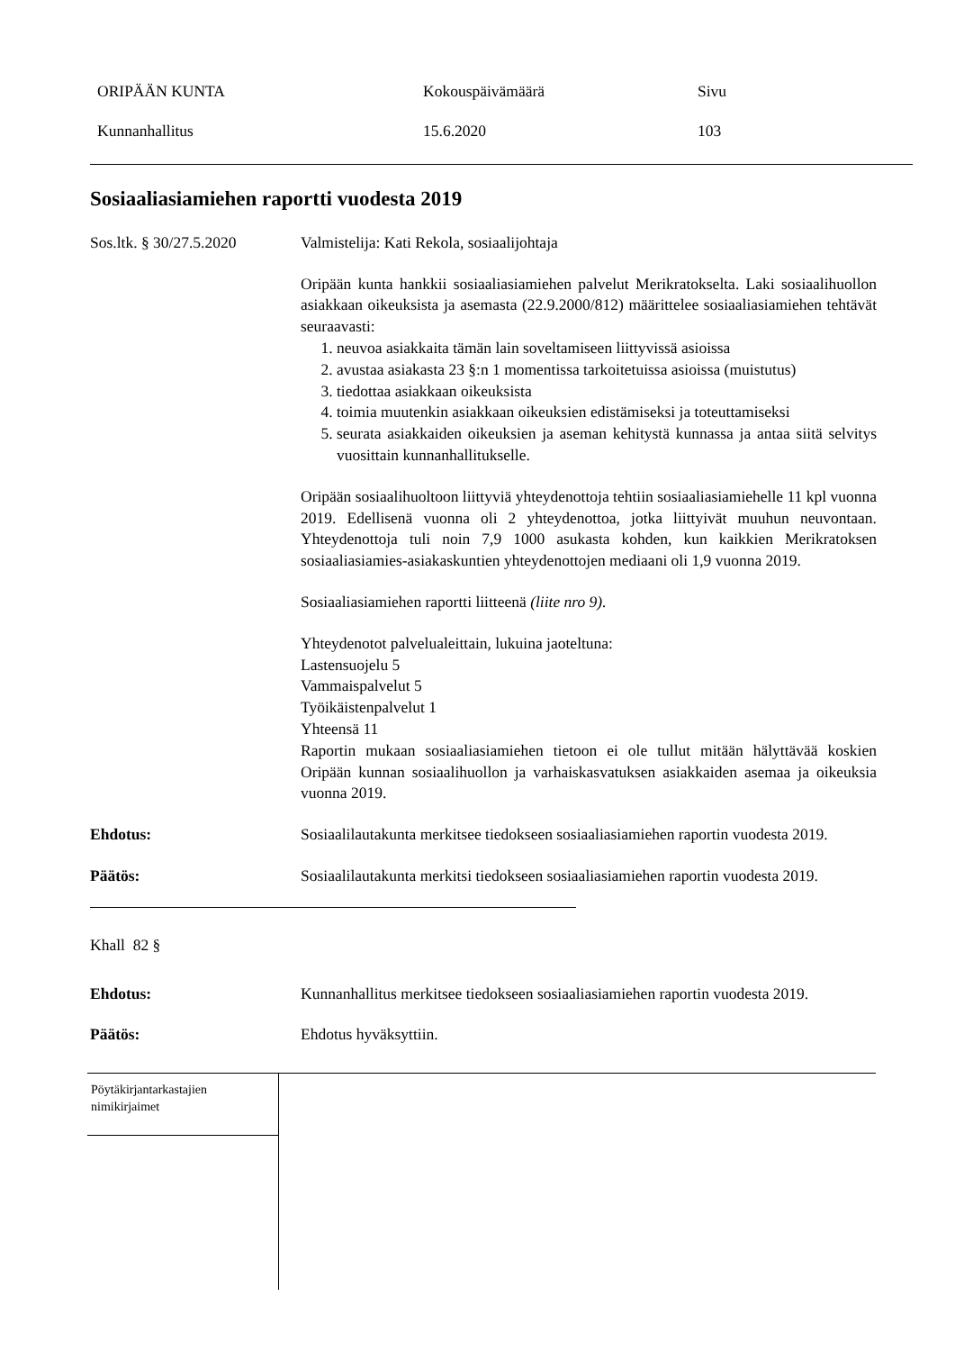ORIPÄÄN KUNTA Kokouspäivämäärä Sivu
Kunnanhallitus 15.6.2020 103
Sosiaaliasiamiehen raportti vuodesta 2019
Sos.ltk. § 30/27.5.2020
Valmistelija: Kati Rekola, sosiaalijohtaja
Oripään kunta hankkii sosiaaliasiamiehen palvelut Merikratokselta. Laki sosiaalihuollon asiakkaan oikeuksista ja asemasta (22.9.2000/812) määrittelee sosiaaliasiamiehen tehtävät seuraavasti:
1. neuvoa asiakkaita tämän lain soveltamiseen liittyvissä asioissa
2. avustaa asiakasta 23 §:n 1 momentissa tarkoitetuissa asioissa (muistutus)
3. tiedottaa asiakkaan oikeuksista
4. toimia muutenkin asiakkaan oikeuksien edistämiseksi ja toteuttamiseksi
5. seurata asiakkaiden oikeuksien ja aseman kehitystä kunnassa ja antaa siitä selvitys vuosittain kunnanhallitukselle.
Oripään sosiaalihuoltoon liittyviä yhteydenottoja tehtiin sosiaaliasiamiehelle 11 kpl vuonna 2019. Edellisenä vuonna oli 2 yhteydenottoa, jotka liittyivät muuhun neuvontaan. Yhteydenottoja tuli noin 7,9 1000 asukasta kohden, kun kaikkien Merikratoksen sosiaaliasiamies-asiakaskuntien yhteydenottojen mediaani oli 1,9 vuonna 2019.
Sosiaaliasiamiehen raportti liitteenä (liite nro 9).
Yhteydenotot palvelualeittain, lukuina jaoteltuna:
Lastensuojelu 5
Vammaispalvelut 5
Työikäistenpalvelut 1
Yhteensä 11
Raportin mukaan sosiaaliasiamiehen tietoon ei ole tullut mitään hälyttävää koskien Oripään kunnan sosiaalihuollon ja varhaiskasvatuksen asiakkaiden asemaa ja oikeuksia vuonna 2019.
Ehdotus: Sosiaalilautakunta merkitsee tiedokseen sosiaaliasiamiehen raportin vuodesta 2019.
Päätös: Sosiaalilautakunta merkitsi tiedokseen sosiaaliasiamiehen raportin vuodesta 2019.
Khall 82 §
Ehdotus: Kunnanhallitus merkitsee tiedokseen sosiaaliasiamiehen raportin vuodesta 2019.
Päätös: Ehdotus hyväksyttiin.
Pöytäkirjantarkastajien
nimikirjaimet